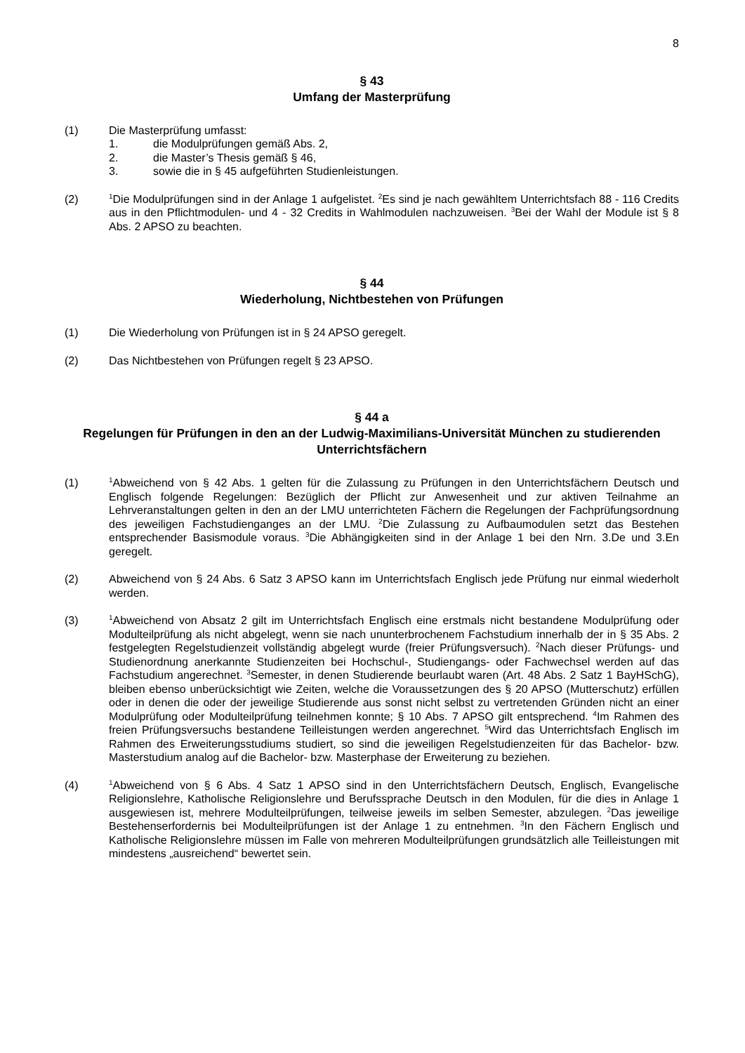8
§ 43
Umfang der Masterprüfung
(1) Die Masterprüfung umfasst:
1. die Modulprüfungen gemäß Abs. 2,
2. die Master’s Thesis gemäß § 46,
3. sowie die in § 45 aufgeführten Studienleistungen.
(2)
<sup>1</sup> Die Modulprüfungen sind in der Anlage 1 aufgelistet. <sup>2</sup>Es sind je nach gewähltem Unterrichtsfach 88 - 116 Credits aus in den Pflichtmodulen- und 4 - 32 Credits in Wahlmodulen nachzuweisen. <sup>3</sup>Bei der Wahl der Module ist § 8 Abs. 2 APSO zu beachten.
§ 44
Wiederholung, Nichtbestehen von Prüfungen
(1) Die Wiederholung von Prüfungen ist in § 24 APSO geregelt.
(2) Das Nichtbestehen von Prüfungen regelt § 23 APSO.
§ 44 a
Regelungen für Prüfungen in den an der Ludwig-Maximilians-Universität München zu studierenden Unterrichtsfächern
(1)
<sup>1</sup> Abweichend von § 42 Abs. 1 gelten für die Zulassung zu Prüfungen in den Unterrichtsfächern Deutsch und Englisch folgende Regelungen: Bezüglich der Pflicht zur Anwesenheit und zur aktiven Teilnahme an Lehrveranstaltungen gelten in den an der LMU unterrichteten Fächern die Regelungen der Fachprüfungsordnung des jeweiligen Fachstudienganges an der LMU. <sup>2</sup>Die Zulassung zu Aufbaumodulen setzt das Bestehen entsprechender Basismodule voraus. <sup>3</sup>Die Abhängigkeiten sind in der Anlage 1 bei den Nrn. 3.De und 3.En geregelt.
(2) Abweichend von § 24 Abs. 6 Satz 3 APSO kann im Unterrichtsfach Englisch jede Prüfung nur einmal wiederholt werden.
(3)
<sup>1</sup> Abweichend von Absatz 2 gilt im Unterrichtsfach Englisch eine erstmals nicht bestandene Modulprüfung oder Modulteilprüfung als nicht abgelegt, wenn sie nach ununterbrochenem Fachstudium innerhalb der in § 35 Abs. 2 festgelegten Regelstudienzeit vollständig abgelegt wurde (freier Prüfungsversuch). <sup>2</sup>Nach dieser Prüfungs- und Studienordnung anerkannte Studienzeiten bei Hochschul-, Studiengangs- oder Fachwechsel werden auf das Fachstudium angerechnet. <sup>3</sup>Semester, in denen Studierende beurlaubt waren (Art. 48 Abs. 2 Satz 1 BayHSchG), bleiben ebenso unberücksichtigt wie Zeiten, welche die Voraussetzungen des § 20 APSO (Mutterschutz) erfüllen oder in denen die oder der jeweilige Studierende aus sonst nicht selbst zu vertretenden Gründen nicht an einer Modulprüfung oder Modulteilprüfung teilnehmen konnte; § 10 Abs. 7 APSO gilt entsprechend. <sup>4</sup>Im Rahmen des freien Prüfungsversuchs bestandene Teilleistungen werden angerechnet. <sup>5</sup>Wird das Unterrichtsfach Englisch im Rahmen des Erweiterungsstudiums studiert, so sind die jeweiligen Regelstudienzeiten für das Bachelor- bzw. Masterstudium analog auf die Bachelor- bzw. Masterphase der Erweiterung zu beziehen.
(4)
<sup>1</sup> Abweichend von § 6 Abs. 4 Satz 1 APSO sind in den Unterrichtsfächern Deutsch, Englisch, Evangelische Religionslehre, Katholische Religionslehre und Berufssprache Deutsch in den Modulen, für die dies in Anlage 1 ausgewiesen ist, mehrere Modulteilprüfungen, teilweise jeweils im selben Semester, abzulegen. <sup>2</sup>Das jeweilige Bestehenserfordernis bei Modulteilprüfungen ist der Anlage 1 zu entnehmen. <sup>3</sup>In den Fächern Englisch und Katholische Religionslehre müssen im Falle von mehreren Modulteilprüfungen grundsätzlich alle Teilleistungen mit mindestens „ausreichend“ bewertet sein.